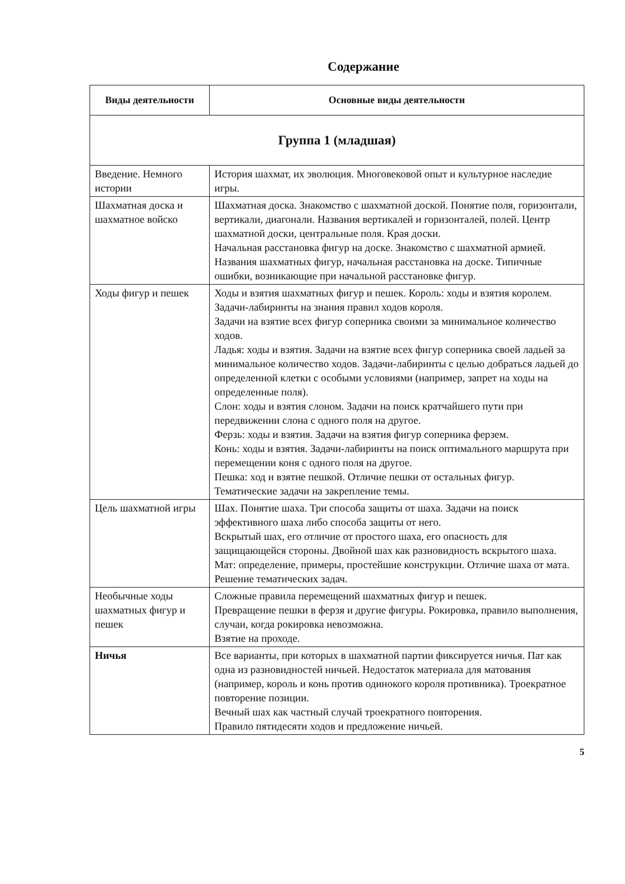Содержание
| Виды деятельности | Основные виды деятельности |
| --- | --- |
| Группа 1 (младшая) | |
| Введение. Немного истории | История шахмат, их эволюция. Многовековой опыт и культурное наследие игры. |
| Шахматная доска и шахматное войско | Шахматная доска. Знакомство с шахматной доской. Понятие поля, горизонтали, вертикали, диагонали. Названия вертикалей и горизонталей, полей. Центр шахматной доски, центральные поля. Края доски. Начальная расстановка фигур на доске. Знакомство с шахматной армией. Названия шахматных фигур, начальная расстановка на доске. Типичные ошибки, возникающие при начальной расстановке фигур. |
| Ходы фигур и пешек | Ходы и взятия шахматных фигур и пешек. Король: ходы и взятия королем. Задачи-лабиринты на знания правил ходов короля. Задачи на взятие всех фигур соперника своими за минимальное количество ходов. Ладья: ходы и взятия. Задачи на взятие всех фигур соперника своей ладьей за минимальное количество ходов. Задачи-лабиринты с целью добраться ладьей до определенной клетки с особыми условиями (например, запрет на ходы на определенные поля). Слон: ходы и взятия слоном. Задачи на поиск кратчайшего пути при передвижении слона с одного поля на другое. Ферзь: ходы и взятия. Задачи на взятия фигур соперника ферзем. Конь: ходы и взятия. Задачи-лабиринты на поиск оптимального маршрута при перемещении коня с одного поля на другое. Пешка: ход и взятие пешкой. Отличие пешки от остальных фигур. Тематические задачи на закрепление темы. |
| Цель шахматной игры | Шах. Понятие шаха. Три способа защиты от шаха. Задачи на поиск эффективного шаха либо способа защиты от него. Вскрытый шах, его отличие от простого шаха, его опасность для защищающейся стороны. Двойной шах как разновидность вскрытого шаха. Мат: определение, примеры, простейшие конструкции. Отличие шаха от мата. Решение тематических задач. |
| Необычные ходы шахматных фигур и пешек | Сложные правила перемещений шахматных фигур и пешек. Превращение пешки в ферзя и другие фигуры. Рокировка, правило выполнения, случаи, когда рокировка невозможна. Взятие на проходе. |
| Ничья | Все варианты, при которых в шахматной партии фиксируется ничья. Пат как одна из разновидностей ничьей. Недостаток материала для матования (например, король и конь против одинокого короля противника). Троекратное повторение позиции. Вечный шах как частный случай троекратного повторения. Правило пятидесяти ходов и предложение ничьей. |
5